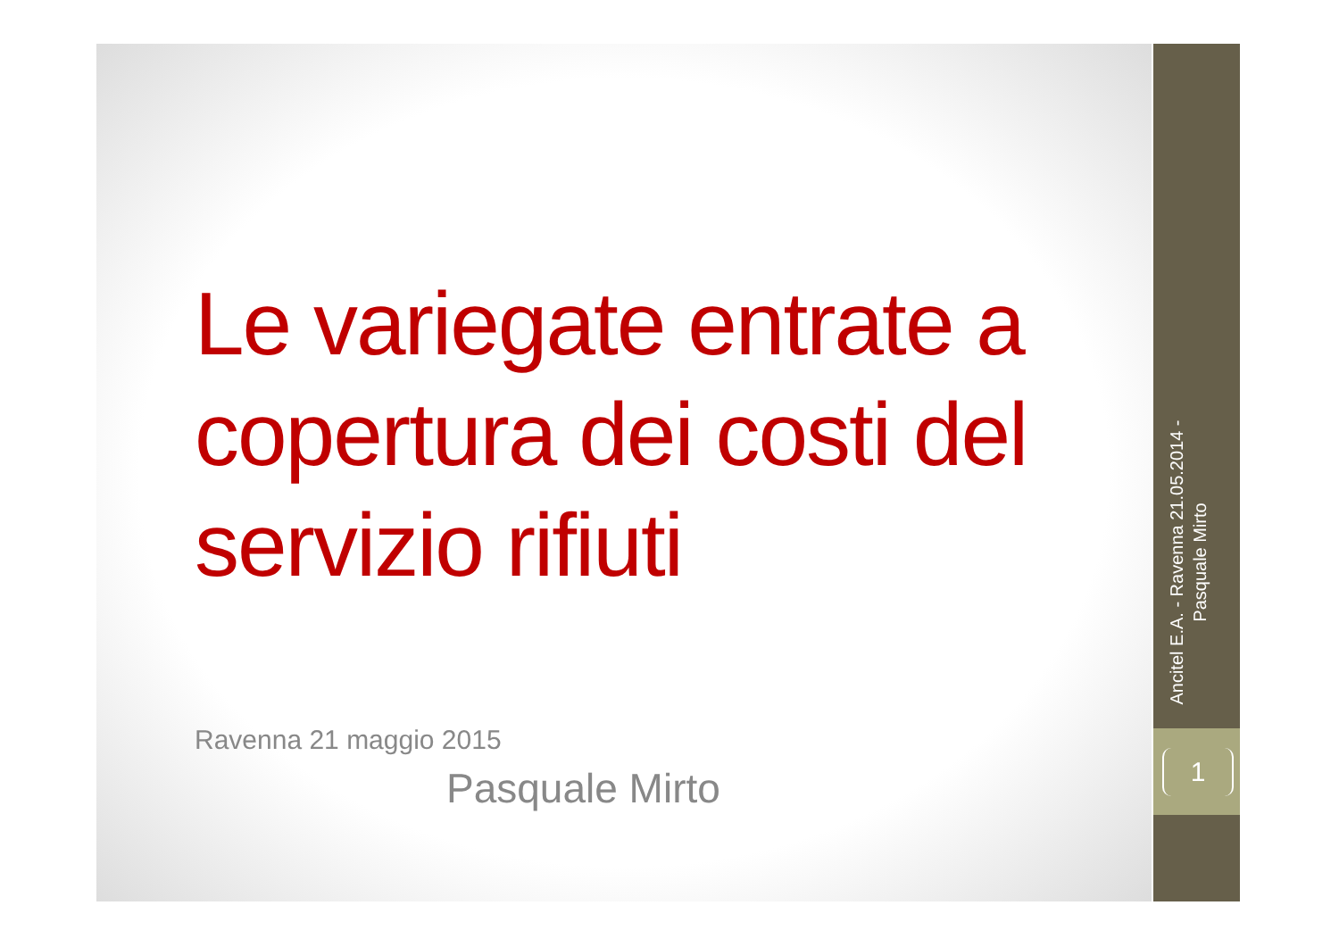Le variegate entrate a copertura dei costi del servizio rifiuti
Ravenna 21 maggio 2015
Pasquale Mirto
Ancitel E.A. - Ravenna 21.05.2014 - Pasquale Mirto
1